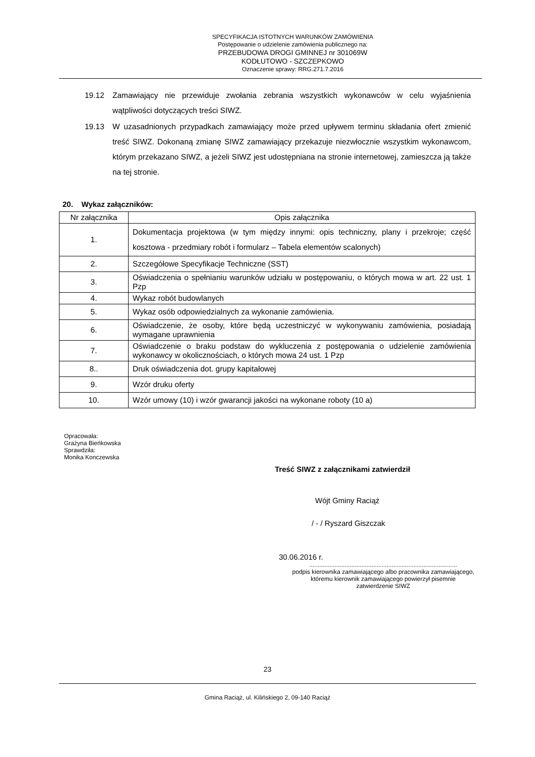SPECYFIKACJA ISTOTNYCH WARUNKÓW ZAMÓWIENIA
Postępowanie o udzielenie zamówienia publicznego na:
PRZEBUDOWA DROGI GMINNEJ nr 301069W
KODŁUTOWO - SZCZEPKOWO
Oznaczenie sprawy: RRG.271.7.2016
19.12 Zamawiający nie przewiduje zwołania zebrania wszystkich wykonawców w celu wyjaśnienia wątpliwości dotyczących treści SIWZ.
19.13 W uzasadnionych przypadkach zamawiający może przed upływem terminu składania ofert zmienić treść SIWZ. Dokonaną zmianę SIWZ zamawiający przekazuje niezwłocznie wszystkim wykonawcom, którym przekazano SIWZ, a jeżeli SIWZ jest udostępniana na stronie internetowej, zamieszcza ją także na tej stronie.
20. Wykaz załączników:
| Nr załącznika | Opis załącznika |
| --- | --- |
| 1. | Dokumentacja projektowa (w tym między innymi: opis techniczny, plany i przekroje; część kosztowa - przedmiary robót i formularz – Tabela elementów scalonych) |
| 2. | Szczegółowe Specyfikacje Techniczne (SST) |
| 3. | Oświadczenia o spełnianiu warunków udziału w postępowaniu, o których mowa w art. 22 ust. 1 Pzp |
| 4. | Wykaz robót budowlanych |
| 5. | Wykaz osób odpowiedzialnych za wykonanie zamówienia. |
| 6. | Oświadczenie, że osoby, które będą uczestniczyć w wykonywaniu zamówienia, posiadają wymagane uprawnienia |
| 7. | Oświadczenie o braku podstaw do wykluczenia z postępowania o udzielenie zamówienia wykonawcy w okolicznościach, o których mowa 24 ust. 1 Pzp |
| 8.. | Druk oświadczenia dot. grupy kapitałowej |
| 9. | Wzór druku oferty |
| 10. | Wzór umowy (10) i wzór gwarancji jakości na wykonane roboty (10 a) |
Opracowała:
Grażyna Bieńkowska
Sprawdziła:
Monika Konczewska
Treść SIWZ z załącznikami zatwierdził
Wójt Gminy Raciąż
/ - / Ryszard Giszczak
30.06.2016 r.
........................................................................................
podpis kierownika zamawiającego albo pracownika zamawiającego,
któremu kierownik zamawiającego powierzył pisemnie
zatwierdzenie SIWZ
23
Gmina Raciąż, ul. Kilińskiego 2, 09-140 Raciąż